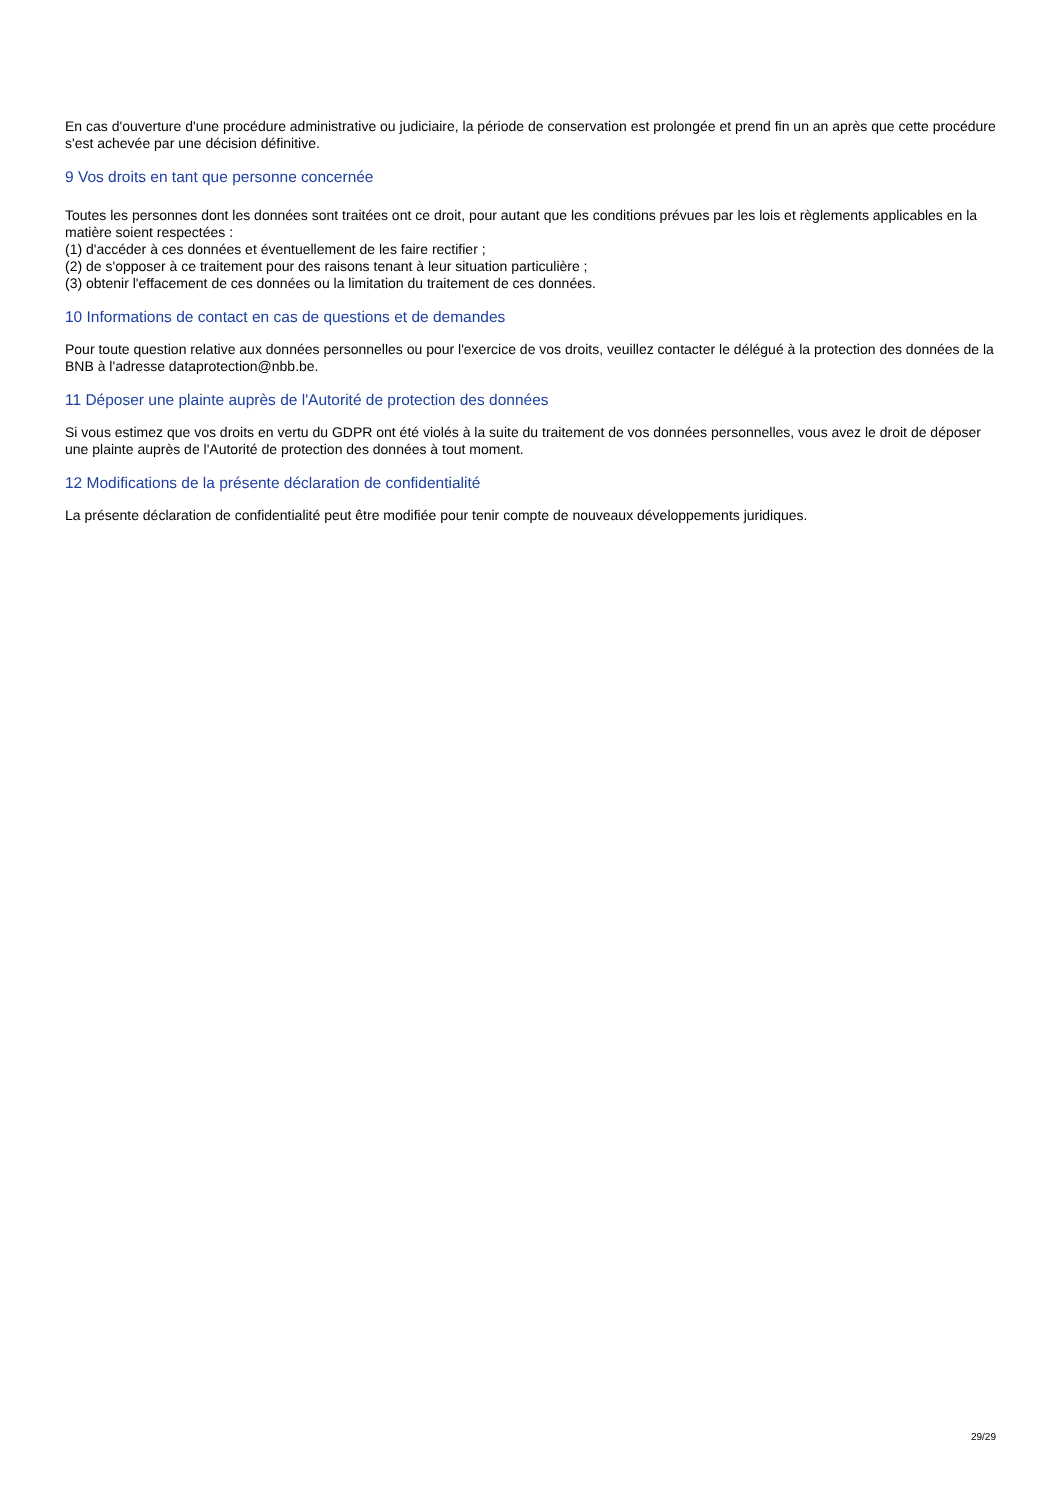En cas d'ouverture d'une procédure administrative ou judiciaire, la période de conservation est prolongée et prend fin un an après que cette procédure s'est achevée par une décision définitive.
9 Vos droits en tant que personne concernée
Toutes les personnes dont les données sont traitées ont ce droit, pour autant que les conditions prévues par les lois et règlements applicables en la matière soient respectées :
(1) d'accéder à ces données et éventuellement de les faire rectifier ;
(2) de s'opposer à ce traitement pour des raisons tenant à leur situation particulière ;
(3) obtenir l'effacement de ces données ou la limitation du traitement de ces données.
10 Informations de contact en cas de questions et de demandes
Pour toute question relative aux données personnelles ou pour l'exercice de vos droits, veuillez contacter le délégué à la protection des données de la BNB à l'adresse dataprotection@nbb.be.
11 Déposer une plainte auprès de l'Autorité de protection des données
Si vous estimez que vos droits en vertu du GDPR ont été violés à la suite du traitement de vos données personnelles, vous avez le droit de déposer une plainte auprès de l'Autorité de protection des données à tout moment.
12 Modifications de la présente déclaration de confidentialité
La présente déclaration de confidentialité peut être modifiée pour tenir compte de nouveaux développements juridiques.
29/29